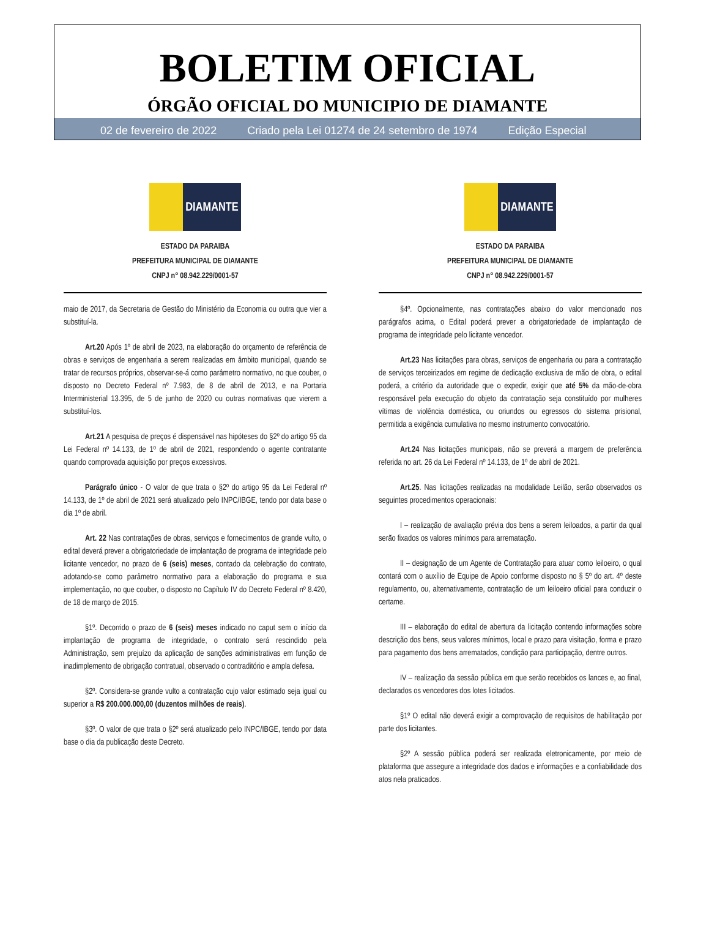BOLETIM OFICIAL
ÓRGÃO OFICIAL DO MUNICIPIO DE DIAMANTE
02 de fevereiro de 2022 Criado pela Lei 01274 de 24 setembro de 1974 Edição Especial
DIAMANTE
ESTADO DA PARAIBA
PREFEITURA MUNICIPAL DE DIAMANTE
CNPJ n° 08.942.229/0001-57
maio de 2017, da Secretaria de Gestão do Ministério da Economia ou outra que vier a substituí-la.
Art.20 Após 1º de abril de 2023, na elaboração do orçamento de referência de obras e serviços de engenharia a serem realizadas em âmbito municipal, quando se tratar de recursos próprios, observar-se-á como parâmetro normativo, no que couber, o disposto no Decreto Federal nº 7.983, de 8 de abril de 2013, e na Portaria Interministerial 13.395, de 5 de junho de 2020 ou outras normativas que vierem a substituí-los.
Art.21 A pesquisa de preços é dispensável nas hipóteses do §2º do artigo 95 da Lei Federal nº 14.133, de 1º de abril de 2021, respondendo o agente contratante quando comprovada aquisição por preços excessivos.
Parágrafo único - O valor de que trata o §2º do artigo 95 da Lei Federal nº 14.133, de 1º de abril de 2021 será atualizado pelo INPC/IBGE, tendo por data base o dia 1º de abril.
Art. 22 Nas contratações de obras, serviços e fornecimentos de grande vulto, o edital deverá prever a obrigatoriedade de implantação de programa de integridade pelo licitante vencedor, no prazo de 6 (seis) meses, contado da celebração do contrato, adotando-se como parâmetro normativo para a elaboração do programa e sua implementação, no que couber, o disposto no Capítulo IV do Decreto Federal nº 8.420, de 18 de março de 2015.
§1º. Decorrido o prazo de 6 (seis) meses indicado no caput sem o início da implantação de programa de integridade, o contrato será rescindido pela Administração, sem prejuízo da aplicação de sanções administrativas em função de inadimplemento de obrigação contratual, observado o contraditório e ampla defesa.
§2º. Considera-se grande vulto a contratação cujo valor estimado seja igual ou superior a R$ 200.000.000,00 (duzentos milhões de reais).
§3º. O valor de que trata o §2º será atualizado pelo INPC/IBGE, tendo por data base o dia da publicação deste Decreto.
DIAMANTE
ESTADO DA PARAIBA
PREFEITURA MUNICIPAL DE DIAMANTE
CNPJ n° 08.942.229/0001-57
§4º. Opcionalmente, nas contratações abaixo do valor mencionado nos parágrafos acima, o Edital poderá prever a obrigatoriedade de implantação de programa de integridade pelo licitante vencedor.
Art.23 Nas licitações para obras, serviços de engenharia ou para a contratação de serviços terceirizados em regime de dedicação exclusiva de mão de obra, o edital poderá, a critério da autoridade que o expedir, exigir que até 5% da mão-de-obra responsável pela execução do objeto da contratação seja constituído por mulheres vítimas de violência doméstica, ou oriundos ou egressos do sistema prisional, permitida a exigência cumulativa no mesmo instrumento convocatório.
Art.24 Nas licitações municipais, não se preverá a margem de preferência referida no art. 26 da Lei Federal nº 14.133, de 1º de abril de 2021.
Art.25. Nas licitações realizadas na modalidade Leilão, serão observados os seguintes procedimentos operacionais:
I – realização de avaliação prévia dos bens a serem leiloados, a partir da qual serão fixados os valores mínimos para arrematação.
II – designação de um Agente de Contratação para atuar como leiloeiro, o qual contará com o auxílio de Equipe de Apoio conforme disposto no § 5º do art. 4º deste regulamento, ou, alternativamente, contratação de um leiloeiro oficial para conduzir o certame.
III – elaboração do edital de abertura da licitação contendo informações sobre descrição dos bens, seus valores mínimos, local e prazo para visitação, forma e prazo para pagamento dos bens arrematados, condição para participação, dentre outros.
IV – realização da sessão pública em que serão recebidos os lances e, ao final, declarados os vencedores dos lotes licitados.
§1º O edital não deverá exigir a comprovação de requisitos de habilitação por parte dos licitantes.
§2º A sessão pública poderá ser realizada eletronicamente, por meio de plataforma que assegure a integridade dos dados e informações e a confiabilidade dos atos nela praticados.